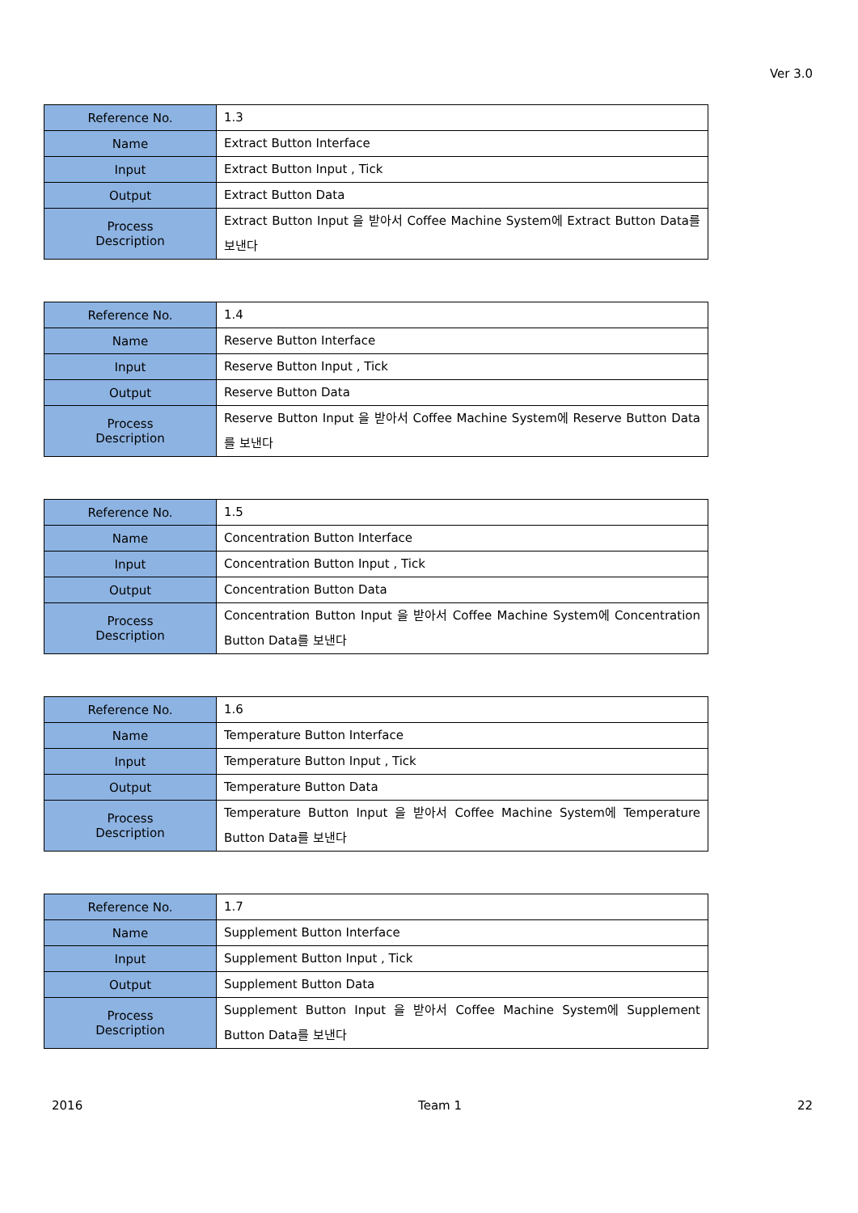Ver 3.0
| Reference No. | 1.3 |
| Name | Extract Button Interface |
| Input | Extract Button Input , Tick |
| Output | Extract Button Data |
| Process Description | Extract Button Input 을 받아서 Coffee Machine System에 Extract Button Data를 보낸다 |
| Reference No. | 1.4 |
| Name | Reserve Button Interface |
| Input | Reserve Button Input , Tick |
| Output | Reserve Button Data |
| Process Description | Reserve Button Input 을 받아서 Coffee Machine System에 Reserve Button Data를 보낸다 |
| Reference No. | 1.5 |
| Name | Concentration Button Interface |
| Input | Concentration Button Input , Tick |
| Output | Concentration Button Data |
| Process Description | Concentration Button Input 을 받아서 Coffee Machine System에 Concentration Button Data를 보낸다 |
| Reference No. | 1.6 |
| Name | Temperature Button Interface |
| Input | Temperature Button Input , Tick |
| Output | Temperature Button Data |
| Process Description | Temperature Button Input 을 받아서 Coffee Machine System에 Temperature Button Data를 보낸다 |
| Reference No. | 1.7 |
| Name | Supplement Button Interface |
| Input | Supplement Button Input , Tick |
| Output | Supplement Button Data |
| Process Description | Supplement Button Input 을 받아서 Coffee Machine System에 Supplement Button Data를 보낸다 |
2016 Team 1 22